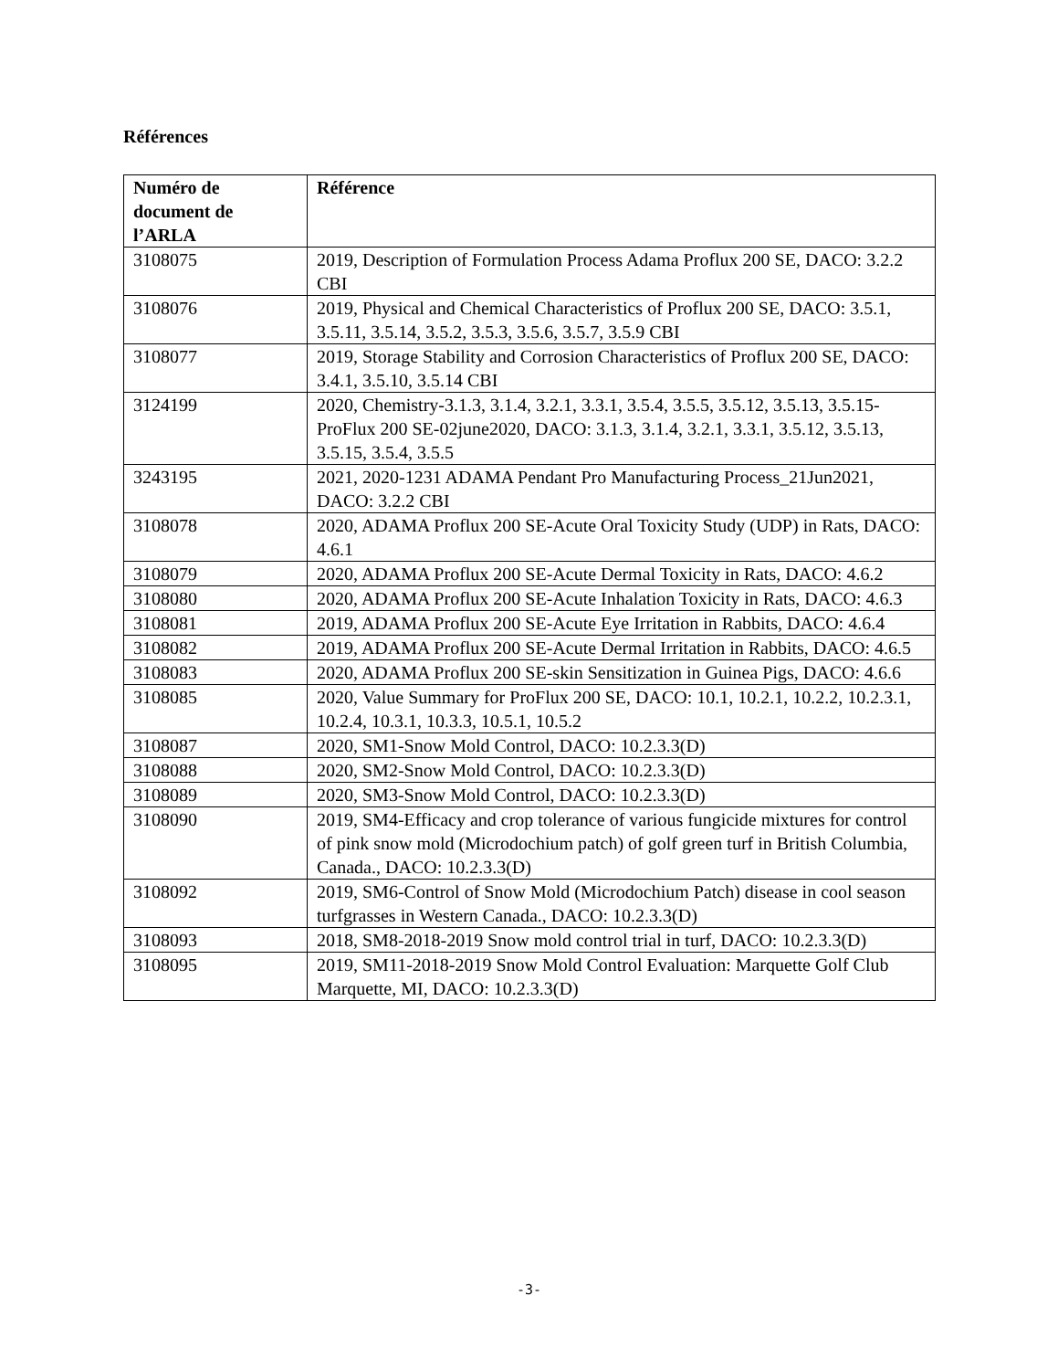Références
| Numéro de document de l’ARLA | Référence |
| --- | --- |
| 3108075 | 2019, Description of Formulation Process Adama Proflux 200 SE, DACO: 3.2.2 CBI |
| 3108076 | 2019, Physical and Chemical Characteristics of Proflux 200 SE, DACO: 3.5.1, 3.5.11, 3.5.14, 3.5.2, 3.5.3, 3.5.6, 3.5.7, 3.5.9 CBI |
| 3108077 | 2019, Storage Stability and Corrosion Characteristics of Proflux 200 SE, DACO: 3.4.1, 3.5.10, 3.5.14 CBI |
| 3124199 | 2020, Chemistry-3.1.3, 3.1.4, 3.2.1, 3.3.1, 3.5.4, 3.5.5, 3.5.12, 3.5.13, 3.5.15-ProFlux 200 SE-02june2020, DACO: 3.1.3, 3.1.4, 3.2.1, 3.3.1, 3.5.12, 3.5.13, 3.5.15, 3.5.4, 3.5.5 |
| 3243195 | 2021, 2020-1231 ADAMA Pendant Pro Manufacturing Process_21Jun2021, DACO: 3.2.2 CBI |
| 3108078 | 2020, ADAMA Proflux 200 SE-Acute Oral Toxicity Study (UDP) in Rats, DACO: 4.6.1 |
| 3108079 | 2020, ADAMA Proflux 200 SE-Acute Dermal Toxicity in Rats, DACO: 4.6.2 |
| 3108080 | 2020, ADAMA Proflux 200 SE-Acute Inhalation Toxicity in Rats, DACO: 4.6.3 |
| 3108081 | 2019, ADAMA Proflux 200 SE-Acute Eye Irritation in Rabbits, DACO: 4.6.4 |
| 3108082 | 2019, ADAMA Proflux 200 SE-Acute Dermal Irritation in Rabbits, DACO: 4.6.5 |
| 3108083 | 2020, ADAMA Proflux 200 SE-skin Sensitization in Guinea Pigs, DACO: 4.6.6 |
| 3108085 | 2020, Value Summary for ProFlux 200 SE, DACO: 10.1, 10.2.1, 10.2.2, 10.2.3.1, 10.2.4, 10.3.1, 10.3.3, 10.5.1, 10.5.2 |
| 3108087 | 2020, SM1-Snow Mold Control, DACO: 10.2.3.3(D) |
| 3108088 | 2020, SM2-Snow Mold Control, DACO: 10.2.3.3(D) |
| 3108089 | 2020, SM3-Snow Mold Control, DACO: 10.2.3.3(D) |
| 3108090 | 2019, SM4-Efficacy and crop tolerance of various fungicide mixtures for control of pink snow mold (Microdochium patch) of golf green turf in British Columbia, Canada., DACO: 10.2.3.3(D) |
| 3108092 | 2019, SM6-Control of Snow Mold (Microdochium Patch) disease in cool season turfgrasses in Western Canada., DACO: 10.2.3.3(D) |
| 3108093 | 2018, SM8-2018-2019 Snow mold control trial in turf, DACO: 10.2.3.3(D) |
| 3108095 | 2019, SM11-2018-2019 Snow Mold Control Evaluation: Marquette Golf Club Marquette, MI, DACO: 10.2.3.3(D) |
-3-